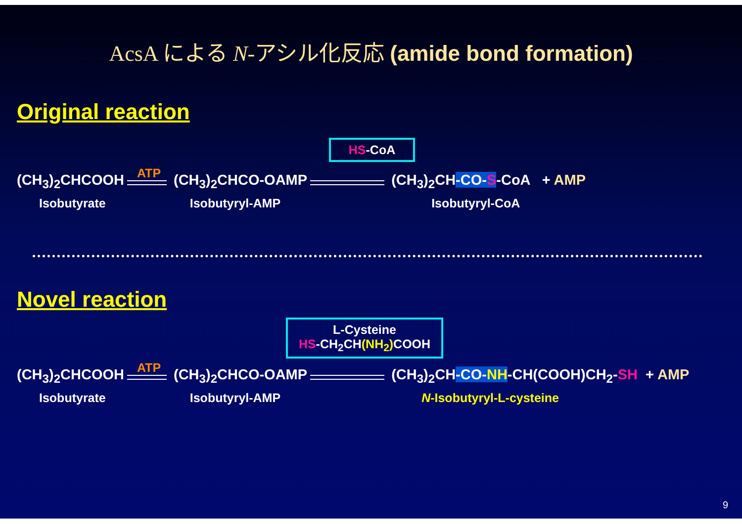AcsA による N-アシル化反応 (amide bond formation)
Original reaction
HS-CoA
(CH<sub>3</sub>)<sub>2</sub>CHCOOH
ATP
(CH<sub>3</sub>)<sub>2</sub>CHCO-OAMP
(CH<sub>3</sub>)<sub>2</sub>CH-CO-S-CoA + AMP
Isobutyrate Isobutyryl-AMP Isobutyryl-CoA
Novel reaction
L-Cysteine
HS-CH<sub>2</sub>CH(NH<sub>2</sub>) COOH
(CH<sub>3</sub>)<sub>2</sub>CHCOOH
ATP
(CH<sub>3</sub>)<sub>2</sub>CHCO-OAMP
(CH<sub>3</sub>)<sub>2</sub>CH-CO-NH-CH(COOH)CH<sub>2</sub>-SH + AMP
Isobutyrate Isobutyryl-AMP N-Isobutyryl-L-cysteine
9